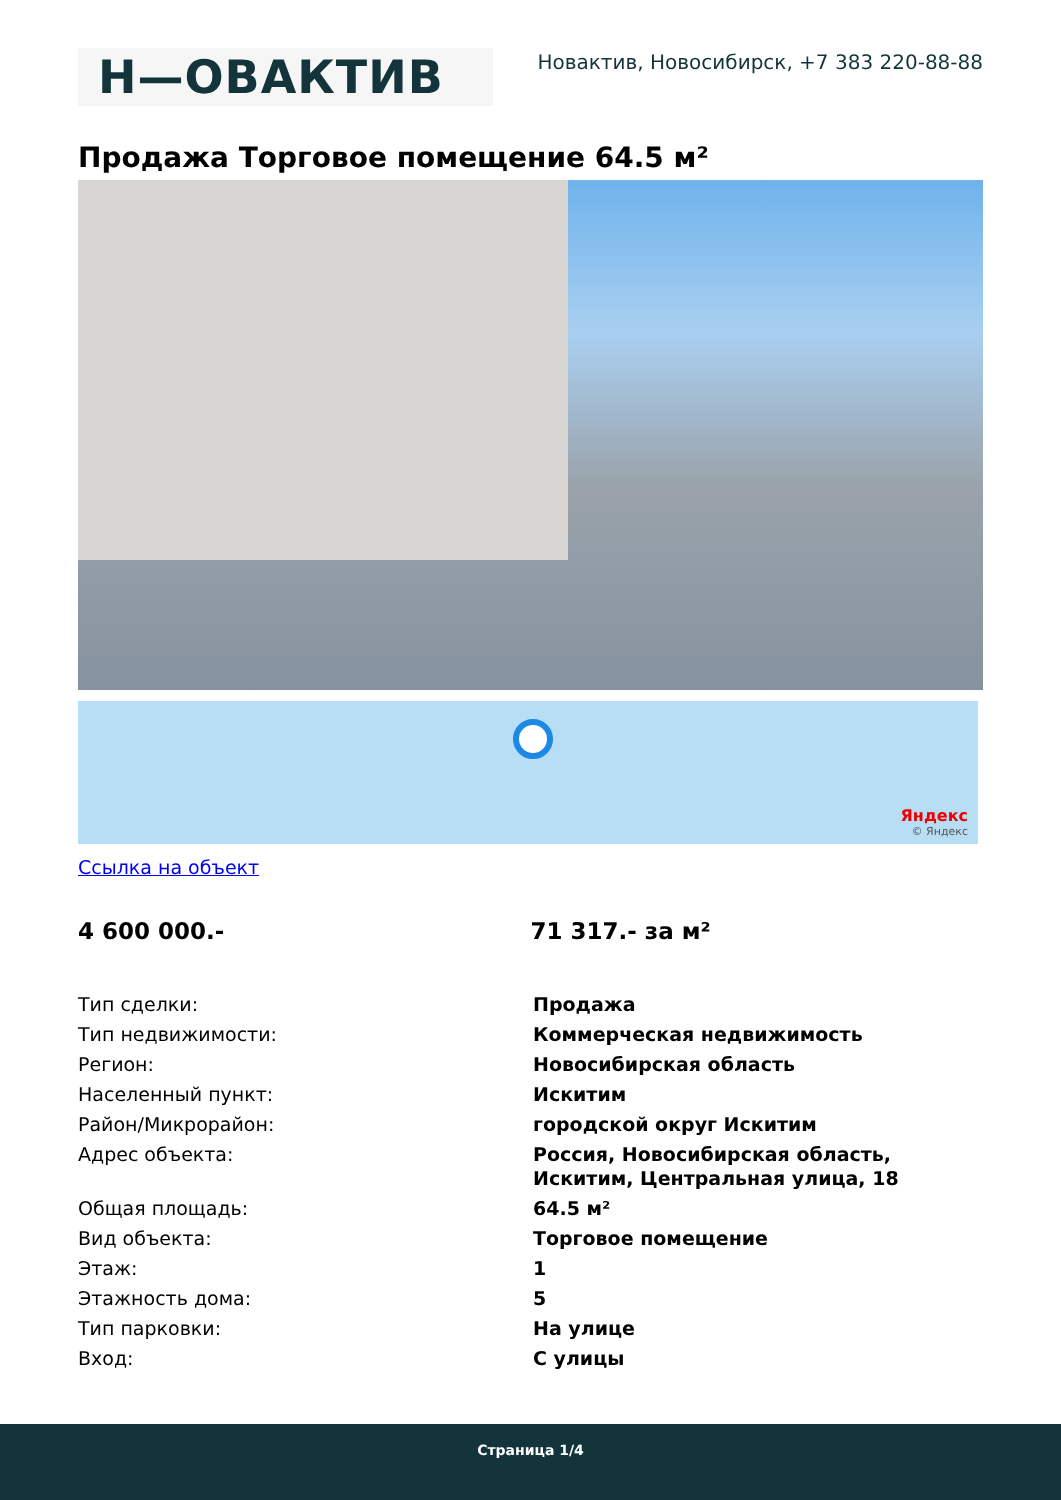Н—ОВАКТИВ
Новактив, Новосибирск, +7 383 220-88-88
Продажа Торговое помещение 64.5 м²
Яндекс
© Яндекс
Ссылка на объект
4 600 000.- 71 317.- за м²
| Тип сделки: | Продажа |
| Тип недвижимости: | Коммерческая недвижимость |
| Регион: | Новосибирская область |
| Населенный пункт: | Искитим |
| Район/Микрорайон: | городской округ Искитим |
| Адрес объекта: | Россия, Новосибирская область, Искитим, Центральная улица, 18 |
| Общая площадь: | 64.5 м² |
| Вид объекта: | Торговое помещение |
| Этаж: | 1 |
| Этажность дома: | 5 |
| Тип парковки: | На улице |
| Вход: | С улицы |
Страница 1/4